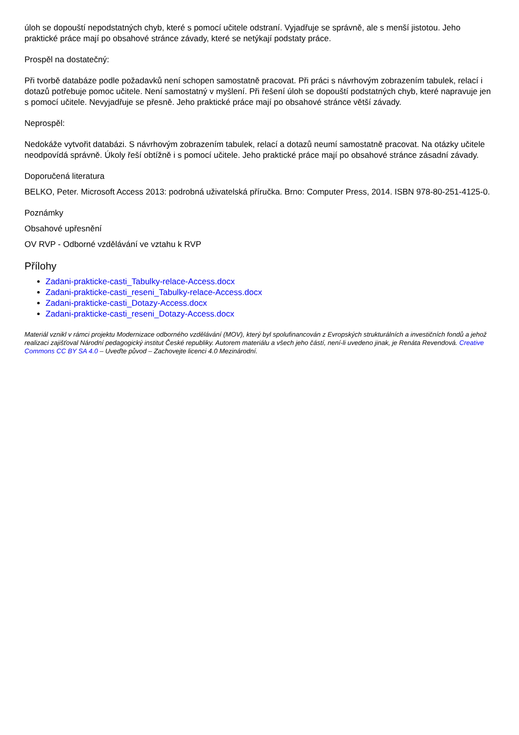úloh se dopouští nepodstatných chyb, které s pomocí učitele odstraní. Vyjadřuje se správně, ale s menší jistotou. Jeho praktické práce mají po obsahové stránce závady, které se netýkají podstaty práce.
Prospěl na dostatečný:
Při tvorbě databáze podle požadavků není schopen samostatně pracovat. Při práci s návrhovým zobrazením tabulek, relací i dotazů potřebuje pomoc učitele. Není samostatný v myšlení. Při řešení úloh se dopouští podstatných chyb, které napravuje jen s pomocí učitele. Nevyjadřuje se přesně. Jeho praktické práce mají po obsahové stránce větší závady.
Neprospěl:
Nedokáže vytvořit databázi. S návrhovým zobrazením tabulek, relací a dotazů neumí samostatně pracovat. Na otázky učitele neodpovídá správně. Úkoly řeší obtížně i s pomocí učitele. Jeho praktické práce mají po obsahové stránce zásadní závady.
Doporučená literatura
BELKO, Peter. Microsoft Access 2013: podrobná uživatelská příručka. Brno: Computer Press, 2014. ISBN 978-80-251-4125-0.
Poznámky
Obsahové upřesnění
OV RVP - Odborné vzdělávání ve vztahu k RVP
Přílohy
Zadani-prakticke-casti_Tabulky-relace-Access.docx
Zadani-prakticke-casti_reseni_Tabulky-relace-Access.docx
Zadani-prakticke-casti_Dotazy-Access.docx
Zadani-prakticke-casti_reseni_Dotazy-Access.docx
Materiál vznikl v rámci projektu Modernizace odborného vzdělávání (MOV), který byl spolufinancován z Evropských strukturálních a investičních fondů a jehož realizaci zajišťoval Národní pedagogický institut České republiky. Autorem materiálu a všech jeho částí, není-li uvedeno jinak, je Renáta Revendová. Creative Commons CC BY SA 4.0 – Uveďte původ – Zachovejte licenci 4.0 Mezinárodní.